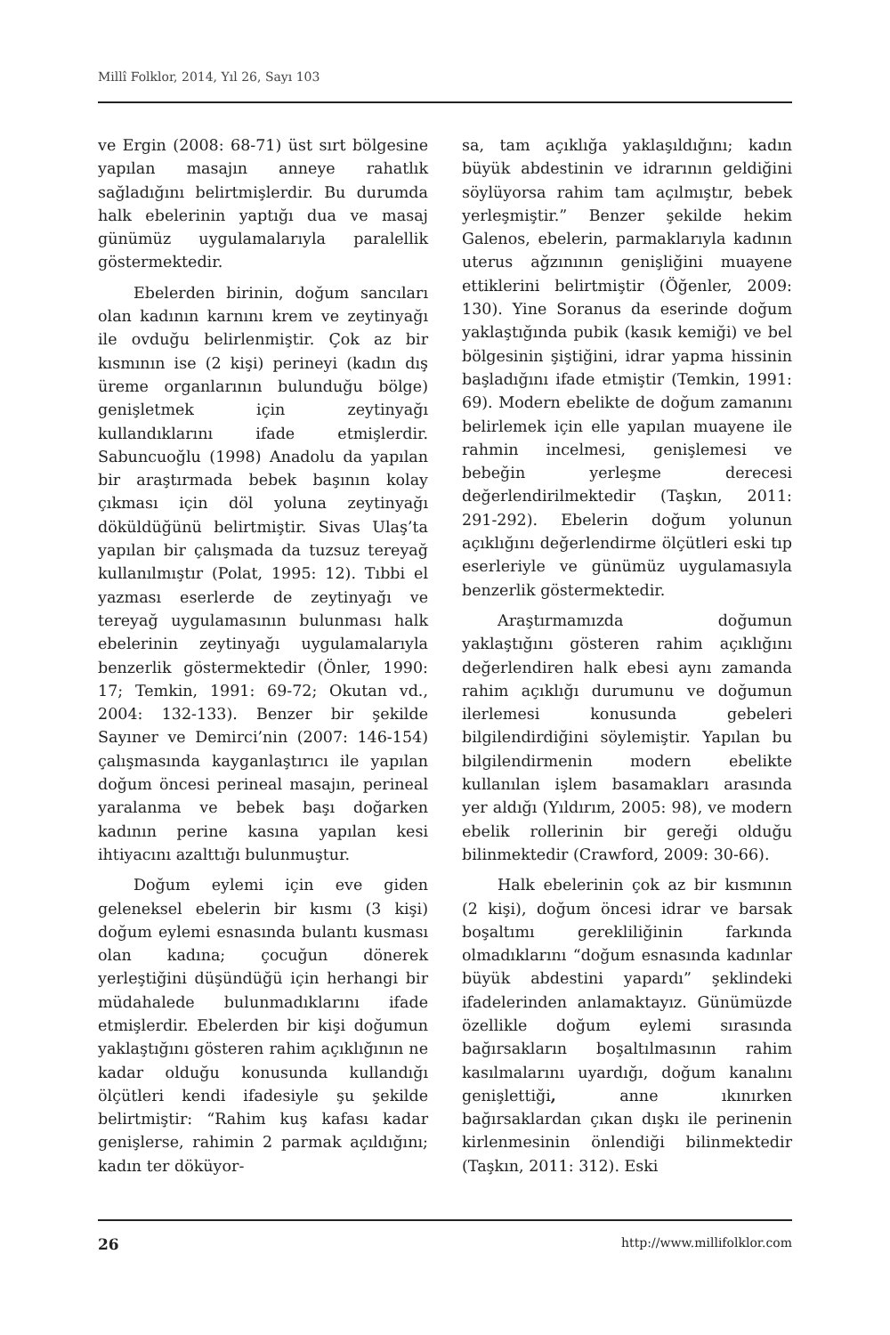Millî Folklor, 2014, Yıl 26, Sayı 103
ve Ergin (2008: 68-71) üst sırt bölgesine yapılan masajın anneye rahatlık sağladığını belirtmişlerdir. Bu durumda halk ebelerinin yaptığı dua ve masaj günümüz uygulamalarıyla paralellik göstermektedir.
Ebelerden birinin, doğum sancıları olan kadının karnını krem ve zeytinyağı ile ovduğu belirlenmiştir. Çok az bir kısmının ise (2 kişi) perineyi (kadın dış üreme organlarının bulunduğu bölge) genişletmek için zeytinyağı kullandıklarını ifade etmişlerdir. Sabuncuoğlu (1998) Anadolu da yapılan bir araştırmada bebek başının kolay çıkması için döl yoluna zeytinyağı döküldüğünü belirtmiştir. Sivas Ulaş’ta yapılan bir çalışmada da tuzsuz tereyağ kullanılmıştır (Polat, 1995: 12). Tıbbi el yazması eserlerde de zeytinyağı ve tereyağ uygulamasının bulunması halk ebelerinin zeytinyağı uygulamalarıyla benzerlik göstermektedir (Önler, 1990: 17; Temkin, 1991: 69-72; Okutan vd., 2004: 132-133). Benzer bir şekilde Sayıner ve Demirci’nin (2007: 146-154) çalışmasında kayganlaştırıcı ile yapılan doğum öncesi perineal masajın, perineal yaralanma ve bebek başı doğarken kadının perine kasına yapılan kesi ihtiyacını azalttığı bulunmuştur.
Doğum eylemi için eve giden geleneksel ebelerin bir kısmı (3 kişi) doğum eylemi esnasında bulantı kusması olan kadına; çocuğun dönerek yerleştiğini düşündüğü için herhangi bir müdahalede bulunmadıklarını ifade etmişlerdir. Ebelerden bir kişi doğumun yaklaştığını gösteren rahim açıklığının ne kadar olduğu konusunda kullandığı ölçütleri kendi ifadesiyle şu şekilde belirtmiştir: “Rahim kuş kafası kadar genişlerse, rahimin 2 parmak açıldığını; kadın ter döküyor-
sa, tam açıklığa yaklaşıldığını; kadın büyük abdestinin ve idrarının geldiğini söylüyorsa rahim tam açılmıştır, bebek yerleşmiştir.” Benzer şekilde hekim Galenos, ebelerin, parmaklarıyla kadının uterus ağzınının genişliğini muayene ettiklerini belirtmiştir (Öğenler, 2009: 130). Yine Soranus da eserinde doğum yaklaştığında pubik (kasık kemiği) ve bel bölgesinin şiştiğini, idrar yapma hissinin başladığını ifade etmiştir (Temkin, 1991: 69). Modern ebelikte de doğum zamanını belirlemek için elle yapılan muayene ile rahmin incelmesi, genişlemesi ve bebeğin yerleşme derecesi değerlendirilmektedir (Taşkın, 2011: 291-292). Ebelerin doğum yolunun açıklığını değerlendirme ölçütleri eski tıp eserleriyle ve günümüz uygulamasıyla benzerlik göstermektedir.
Araştırmamızda doğumun yaklaştığını gösteren rahim açıklığını değerlendiren halk ebesi aynı zamanda rahim açıklığı durumunu ve doğumun ilerlemesi konusunda gebeleri bilgilendirdiğini söylemiştir. Yapılan bu bilgilendirmenin modern ebelikte kullanılan işlem basamakları arasında yer aldığı (Yıldırım, 2005: 98), ve modern ebelik rollerinin bir gereği olduğu bilinmektedir (Crawford, 2009: 30-66).
Halk ebelerinin çok az bir kısmının (2 kişi), doğum öncesi idrar ve barsak boşaltımı gerekliliğinin farkında olmadıklarını “doğum esnasında kadınlar büyük abdestini yapardı” şeklindeki ifadelerinden anlamaktayız. Günümüzde özellikle doğum eylemi sırasında bağırsakların boşaltılmasının rahim kasılmalarını uyardığı, doğum kanalını genişlettiği, anne ıkınırken bağırsaklardan çıkan dışkı ile perinenin kirlenmesinin önlendiği bilinmektedir (Taşkın, 2011: 312). Eski
26 http://www.millifolklor.com